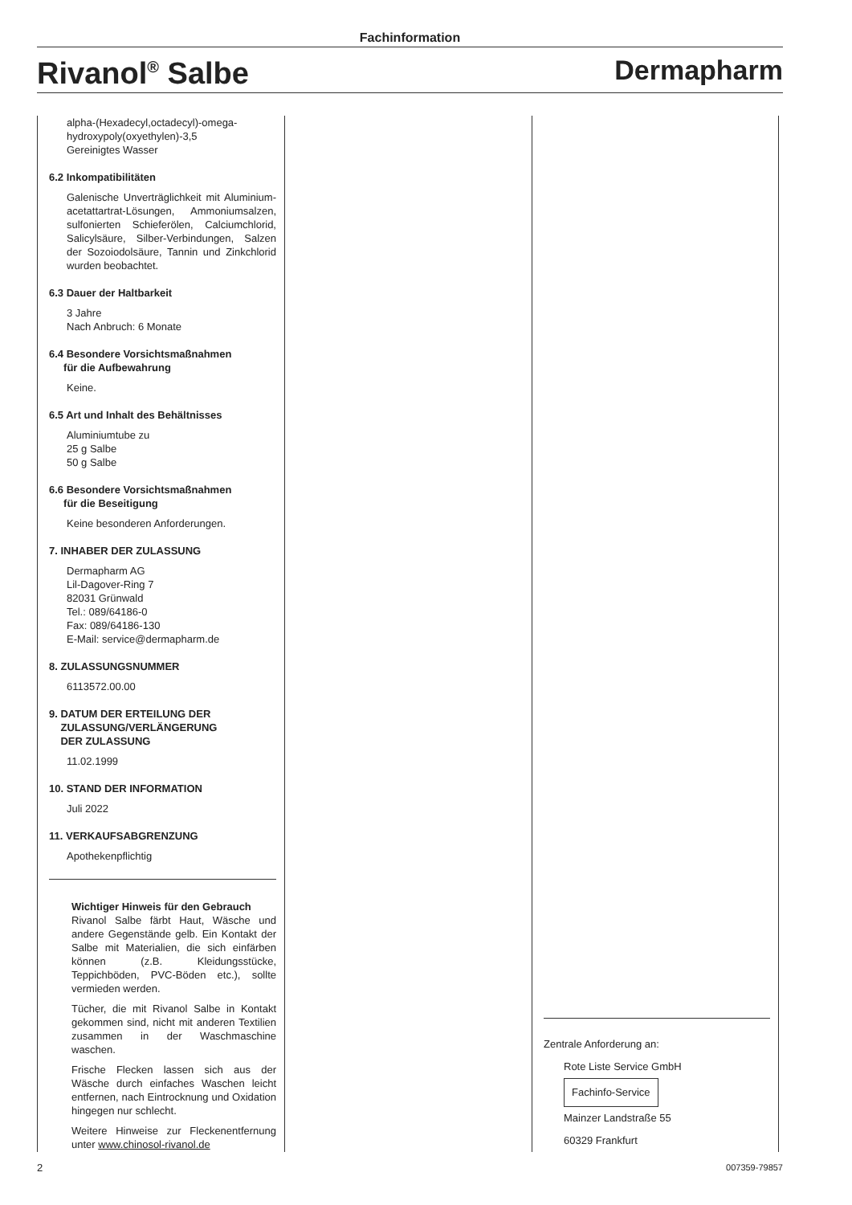Fachinformation
Rivanol<sup>®</sup> Salbe Dermapharm
alpha-(Hexadecyl,octadecyl)-omega-
hydroxypoly(oxyethylen)-3,5
Gereinigtes Wasser
6.2 Inkompatibilitäten
Galenische Unverträglichkeit mit Aluminium­acetattartrat-Lösungen, Ammoniumsalzen, sulfonierten Schieferölen, Calciumchlorid, Salicylsäure, Silber-Verbindungen, Salzen der Sozoiodolsäure, Tannin und Zinkchlorid wurden beobachtet.
6.3 Dauer der Haltbarkeit
3 Jahre
Nach Anbruch: 6 Monate
6.4 Besondere Vorsichtsmaßnahmen
für die Aufbewahrung
Keine.
6.5 Art und Inhalt des Behältnisses
Aluminiumtube zu
25 g Salbe
50 g Salbe
6.6 Besondere Vorsichtsmaßnahmen
für die Beseitigung
Keine besonderen Anforderungen.
7. INHABER DER ZULASSUNG
Dermapharm AG
Lil-Dagover-Ring 7
82031 Grünwald
Tel.: 089/64186-0
Fax: 089/64186-130
E-Mail: service@dermapharm.de
8. ZULASSUNGSNUMMER
6113572.00.00
9. DATUM DER ERTEILUNG DER
ZULASSUNG/VERLÄNGERUNG
DER ZULASSUNG
11.02.1999
10. STAND DER INFORMATION
Juli 2022
11. VERKAUFSABGRENZUNG
Apothekenpflichtig
Wichtiger Hinweis für den Gebrauch
Rivanol Salbe färbt Haut, Wäsche und andere Gegenstände gelb. Ein Kontakt der Salbe mit Materialien, die sich einfärben können (z.B. Kleidungsstücke, Teppichböden, PVC-Böden etc.), sollte vermieden werden.
Tücher, die mit Rivanol Salbe in Kontakt gekommen sind, nicht mit anderen Textilien zusammen in der Waschmaschine waschen.
Frische Flecken lassen sich aus der Wäsche durch einfaches Waschen leicht entfernen, nach Eintrocknung und Oxidation hingegen nur schlecht.
Weitere Hinweise zur Fleckenentfernung unter www.chinosol-rivanol.de
Zentrale Anforderung an:
Rote Liste Service GmbH
Fachinfo-Service
Mainzer Landstraße 55
60329 Frankfurt
2 007359-79857